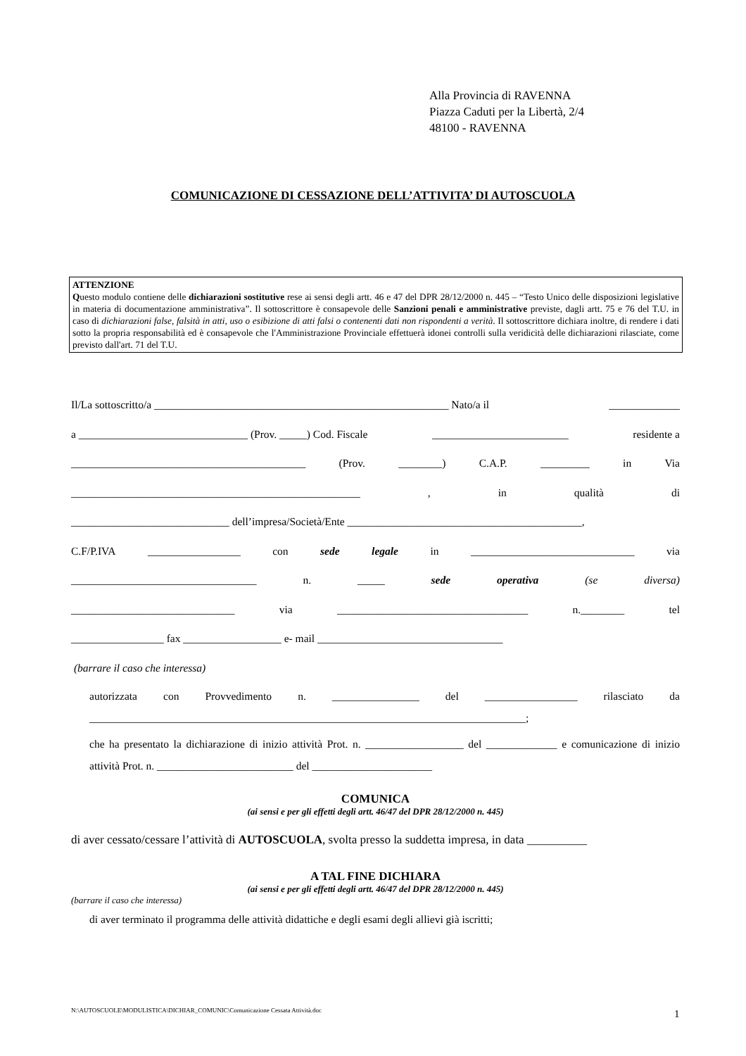Alla Provincia di RAVENNA
Piazza Caduti per la Libertà, 2/4
48100 - RAVENNA
COMUNICAZIONE DI CESSAZIONE DELL’ATTIVITA’ DI AUTOSCUOLA
ATTENZIONE
Questo modulo contiene delle dichiarazioni sostitutive rese ai sensi degli artt. 46 e 47 del DPR 28/12/2000 n. 445 – “Testo Unico delle disposizioni legislative in materia di documentazione amministrativa”. Il sottoscrittore è consapevole delle Sanzioni penali e amministrative previste, dagli artt. 75 e 76 del T.U. in caso di dichiarazioni false, falsità in atti, uso o esibizione di atti falsi o contenenti dati non rispondenti a verità. Il sottoscrittore dichiara inoltre, di rendere i dati sotto la propria responsabilità ed è consapevole che l'Amministrazione Provinciale effettuerà idonei controlli sulla veridicità delle dichiarazioni rilasciate, come previsto dall'art. 71 del T.U.
Il/La sottoscritto/a ______________________________________________________ Nato/a il _____________
a _______________________________ (Prov. _____) Cod. Fiscale _________________________ residente a
___________________________________________ (Prov. ________) C.A.P. _________ in Via
_____________________________________________________, in qualità di
_____________________________ dell’impresa/Società/Ente ___________________________________________,
C.F/P.IVA _________________ con sede legale in ______________________________ via
__________________________________ n. _____ sede operativa (se diversa)
______________________________ via ___________________________________ n.________ tel
_________________ fax __________________ e- mail __________________________________
(barrare il caso che interessa)
autorizzata con Provvedimento n. ________________ del _________________ rilasciato da ________________________________________________________________________________;
che ha presentato la dichiarazione di inizio attività Prot. n. __________________ del _____________ e comunicazione di inizio attività Prot. n. _________________________ del ______________________
COMUNICA
(ai sensi e per gli effetti degli artt. 46/47 del DPR 28/12/2000 n. 445)
di aver cessato/cessare l’attività di AUTOSCUOLA, svolta presso la suddetta impresa, in data __________
A TAL FINE DICHIARA
(ai sensi e per gli effetti degli artt. 46/47 del DPR 28/12/2000 n. 445)
(barrare il caso che interessa)
di aver terminato il programma delle attività didattiche e degli esami degli allievi già iscritti;
N:\AUTOSCUOLE\MODULISTICA\DICHIAR_COMUNIC\Comunicazione Cessata Attività.doc
1